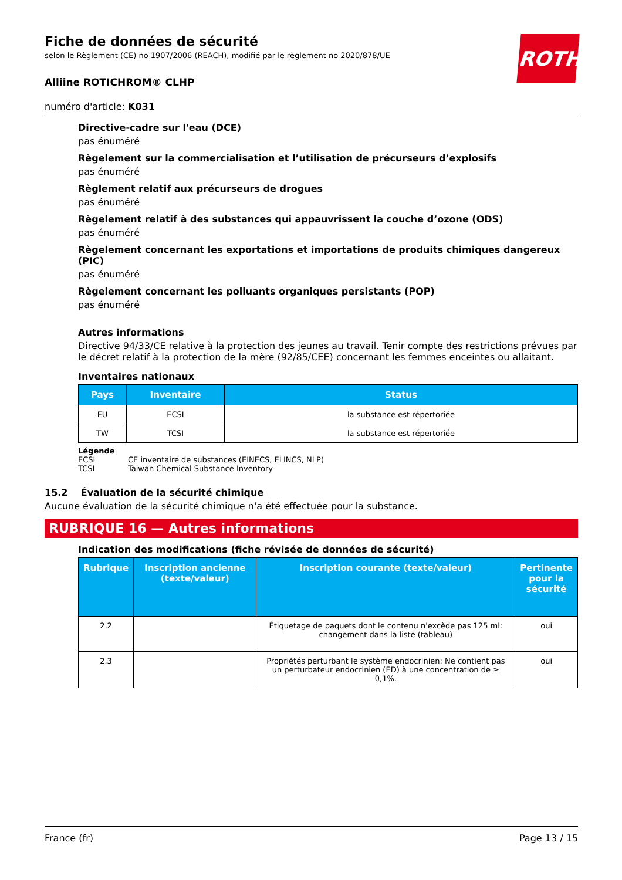ROTH
Fiche de données de sécurité
selon le Règlement (CE) no 1907/2006 (REACH), modifié par le règlement no 2020/878/UE
Alliine ROTICHROM® CLHP
numéro d'article: K031
Directive-cadre sur l'eau (DCE)
pas énuméré
Règelement sur la commercialisation et l’utilisation de précurseurs d’explosifs
pas énuméré
Règlement relatif aux précurseurs de drogues
pas énuméré
Règelement relatif à des substances qui appauvrissent la couche d’ozone (ODS)
pas énuméré
Règelement concernant les exportations et importations de produits chimiques dangereux (PIC)
pas énuméré
Règelement concernant les polluants organiques persistants (POP)
pas énuméré
Autres informations
Directive 94/33/CE relative à la protection des jeunes au travail. Tenir compte des restrictions prévues par le décret relatif à la protection de la mère (92/85/CEE) concernant les femmes enceintes ou allaitant.
Inventaires nationaux
| Pays | Inventaire | Status |
| --- | --- | --- |
| EU | ECSI | la substance est répertoriée |
| TW | TCSI | la substance est répertoriée |
Légende
ECSI CE inventaire de substances (EINECS, ELINCS, NLP)
TCSI Taiwan Chemical Substance Inventory
15.2 Évaluation de la sécurité chimique
Aucune évaluation de la sécurité chimique n'a été effectuée pour la substance.
RUBRIQUE 16 — Autres informations
Indication des modifications (fiche révisée de données de sécurité)
| Rubrique | Inscription ancienne (texte/valeur) | Inscription courante (texte/valeur) | Pertinente pour la sécurité |
| --- | --- | --- | --- |
| 2.2 | | Étiquetage de paquets dont le contenu n'excède pas 125 ml: changement dans la liste (tableau) | oui |
| 2.3 | | Propriétés perturbant le système endocrinien: Ne contient pas un perturbateur endocrinien (ED) à une concentration de ≥ 0,1%. | oui |
France (fr) Page 13 / 15